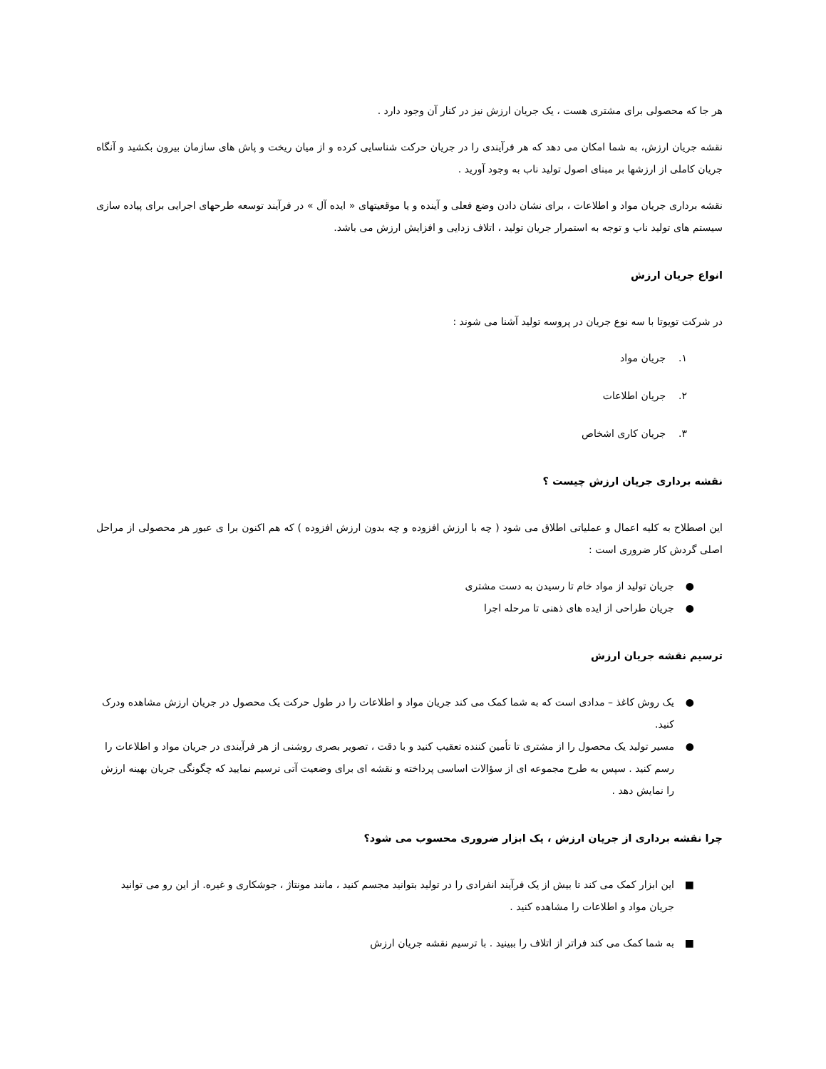هر جا که محصولی برای مشتری هست ، یک جریان ارزش نیز در کنار آن وجود دارد .
نقشه جریان ارزش، به شما امکان می دهد که هر فرآیندی را در جریان حرکت شناسایی کرده و از میان ریخت و پاش های سازمان بیرون بکشید و آنگاه جریان کاملی از ارزشها بر مبنای اصول تولید ناب به وجود آورید .
نقشه برداری جریان مواد و اطلاعات ، برای نشان دادن وضع فعلی و آینده و یا موقعیتهای « ایده آل » در فرآیند توسعه طرحهای اجرایی برای پیاده سازی سیستم های تولید ناب و توجه به استمرار جریان تولید ، اتلاف زدایی و افزایش ارزش می باشد.
انواع جریان ارزش
در شرکت تویوتا با سه نوع جریان در پروسه تولید آشنا می شوند :
۱. جریان مواد
۲. جریان اطلاعات
۳. جریان کاری اشخاص
نقشه برداری جریان ارزش چیست ؟
این اصطلاح به کلیه اعمال و عملیاتی اطلاق می شود ( چه با ارزش افزوده و چه بدون ارزش افزوده ) که هم اکنون برا ی عبور هر محصولی از مراحل اصلی گردش کار ضروری است :
● جریان تولید از مواد خام تا رسیدن به دست مشتری
● جریان طراحی از ایده های ذهنی تا مرحله اجرا
ترسیم نقشه جریان ارزش
● یک روش کاغذ – مدادی است که به شما کمک می کند جریان مواد و اطلاعات را در طول حرکت یک محصول در جریان ارزش مشاهده ودرک کنید.
● مسیر تولید یک محصول را از مشتری تا تأمین کننده تعقیب کنید و با دقت ، تصویر بصری روشنی از هر فرآیندی در جریان مواد و اطلاعات را رسم کنید . سپس به طرح مجموعه ای از سؤالات اساسی پرداخته و نقشه ای برای وضعیت آتی ترسیم نمایید که چگونگی جریان بهینه ارزش را نمایش دهد .
چرا نقشه برداری از جریان ارزش ، یک ابزار ضروری محسوب می شود؟
■ این ابزار کمک می کند تا بیش از یک فرآیند انفرادی را در تولید بتوانید مجسم کنید ، مانند مونتاژ ، جوشکاری و غیره. از این رو می توانید جریان مواد و اطلاعات را مشاهده کنید .
■ به شما کمک می کند فراتر از اتلاف را ببینید . با ترسیم نقشه جریان ارزش